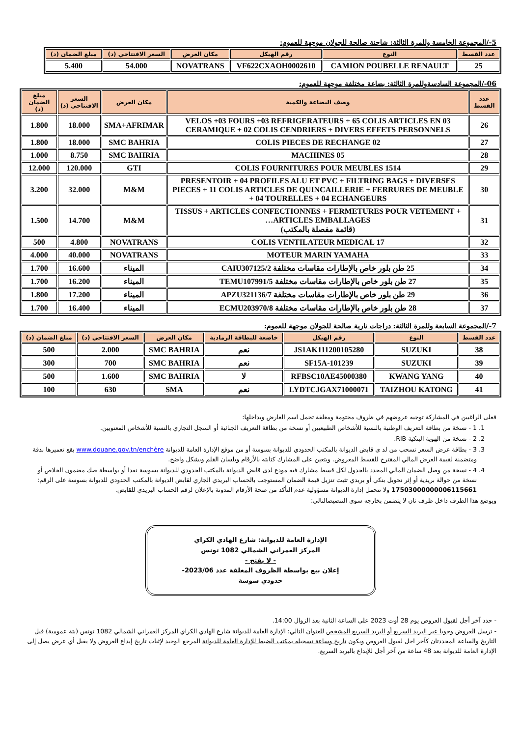5-/المجموعة الخامسة وللمرة الثالثة: شاحنة صالحة للجولان موجهة للعموم:
| عدد القسط | النوع | رقم الهيكل | مكان العرض | السعر الافتتاحي (د) | مبلغ الضمان (د) |
| --- | --- | --- | --- | --- | --- |
| 25 | CAMION POUBELLE RENAULT | VF622CXAOH0002610 | NOVATRANS | 54.000 | 5.400 |
06-/المجموعة السادسةوللمرة الثالثة: بضاعة مختلفة موجهة للعموم:
| عدد القسط | وصف البضاعة والكمية | مكان العرض | السعر الافتتاحي (د) | مبلغ الضمان (د) |
| --- | --- | --- | --- | --- |
| 26 | 03 VELOS +03 FOURS +03 REFRIGERATEURS + 65 COLIS ARTICLES EN CERAMIQUE + 02 COLIS CENDRIERS + DIVERS EFFETS PERSONNELS | SMA+AFRIMAR | 18.000 | 1.800 |
| 27 | 02 COLIS PIECES DE RECHANGE | SMC BAHRIA | 18.000 | 1.800 |
| 28 | 05 MACHINES | SMC BAHRIA | 8.750 | 1.000 |
| 29 | 1514 COLIS FOURNITURES POUR MEUBLES | GTI | 120.000 | 12.000 |
| 30 | PRESENTOIR + 04 PROFILES ALU ET PVC + FILTRING BAGS + DIVERSES PIECES + 11 COLIS ARTICLES DE QUINCAILLERIE + FERRURES DE MEUBLE + 04 TOURELLES + 04 ECHANGEURS | M&M | 32.000 | 3.200 |
| 31 | TISSUS + ARTICLES CONFECTIONNES + FERMETURES POUR VETEMENT + ARTICLES EMBALLAGES… (قائمة مفصلة بالمكتب) | M&M | 14.700 | 1.500 |
| 32 | 17 COLIS VENTILATEUR MEDICAL | NOVATRANS | 4.800 | 500 |
| 33 | MOTEUR MARIN YAMAHA | NOVATRANS | 40.000 | 4.000 |
| 34 | 25 طن بلور خاص بالإطارات مقاسات مختلفة CAIU307125/2 | الميناء | 16.600 | 1.700 |
| 35 | 27 طن بلور خاص بالإطارات مقاسات مختلفة TEMU107991/5 | الميناء | 16.200 | 1.700 |
| 36 | 29 طن بلور خاص بالإطارات مقاسات مختلفة APZU321136/7 | الميناء | 17.200 | 1.800 |
| 37 | 28 طن بلور خاص بالإطارات مقاسات مختلفة ECMU203970/8 | الميناء | 16.400 | 1.700 |
7-/المجموعة السابعة وللمرة الثالثة: دراجات نارية صالحة للجولان موجهة للعموم:
| عدد القسط | النوع | رقم الهيكل | خاضعة للبطاقة الرمادية | مكان العرض | السعر الافتتاحي (د) | مبلغ الضمان (د) |
| --- | --- | --- | --- | --- | --- | --- |
| 38 | SUZUKI | JS1AK111200105280 | نعم | SMC BAHRIA | 2.000 | 500 |
| 39 | SUZUKI | SF15A-101239 | نعم | SMC BAHRIA | 700 | 300 |
| 40 | KWANG YANG | RFBSC10AE45000380 | لا | SMC BAHRIA | 1.600 | 500 |
| 41 | TAIZHOU KATONG | LYDTCJGAX71000071 | نعم | SMA | 630 | 100 |
فعلى الراغبين في المشاركة توجيه عروضهم في ظروف مختومة ومغلقة تحمل اسم العارض وبداخلها:
1. 1 - نسخة من بطاقة التعريف الوطنية بالنسبة للأشخاص الطبيعيين أو نسخة من بطاقة التعريف الجبائية أو السجل التجاري بالنسبة للأشخاص المعنويين.
2. 2 - نسخة من الهوية البنكية RIB.
3. 3 - بطاقة عرض السعر تسحب من لد ى قابض الديوانة بالمكتب الحدودي للديوانة بسوسة أو من موقع الإدارة العامة للديوانة www.douane.gov.tn/enchère يقع تعميرها بدقة ومتضمنة لقيمة العرض المالي المقترح للقسط المعروض. ويتعين على المشارك كتابته بالأرقام وبلسان القلم وبشكل واضح.
4. 4 - نسخة من وصل الضمان المالي المحدد بالجدول لكل قسط مشارك فيه مودع لدى قابض الديوانة بالمكتب الحدودي للديوانة بسوسة نقدا أو بواسطة صك مضمون الخلاص أو نسخة من حوالة بريدية أو إثر تحويل بنكي أو بريدي تثبت تنزيل قيمة الضمان المستوجب بالحساب البريدي الجاري لقابض الديوانة بالمكتب الحدودي للديوانة بسوسة على الرقم: 17503000000006115661 ولا تتحمل إدارة الديوانة مسؤولية عدم التأكد من صحة الأرقام المدونة بالإعلان لرقم الحساب البريدي للقابض.
ويوضع هذا الظرف داخل ظرف ثان لا يتضمن بخارجه سوى التنصيصالتالي:
الإدارة العامة للديوانة: شارع الهادي الكراي
المركز العمراني الشمالي 1082 تونس
- لا يفتح -
إعلان بيع بواسطة الظروف المغلقة عدد 2023/06-
حدودي سوسة
- حدد آخر أجل لقبول العروض يوم 28 أوت 2023 على الساعة الثانية بعد الزوال 14:00.
- ترسل العروض وجوبا عبر البريد السريع أو البريد السريع المشخص للعنوان التالي: الإدارة العامة للديوانة شارع الهادي الكراي المركز العمراني الشمالي 1082 تونس (بتة عمومية) قبل التاريخ والساعة المحددتان كآخر اجل لقبول العروض ويكون تاريخ وساعة تسجيله بمكتب الضبط للإدارة العامة للديوانة المرجع الوحيد لإثبات تاريخ إيداع العروض ولا يقبل أي عرض يصل إلى الإدارة العامة للديوانة بعد 48 ساعة من آخر أجل للإيداع بالبريد السريع.